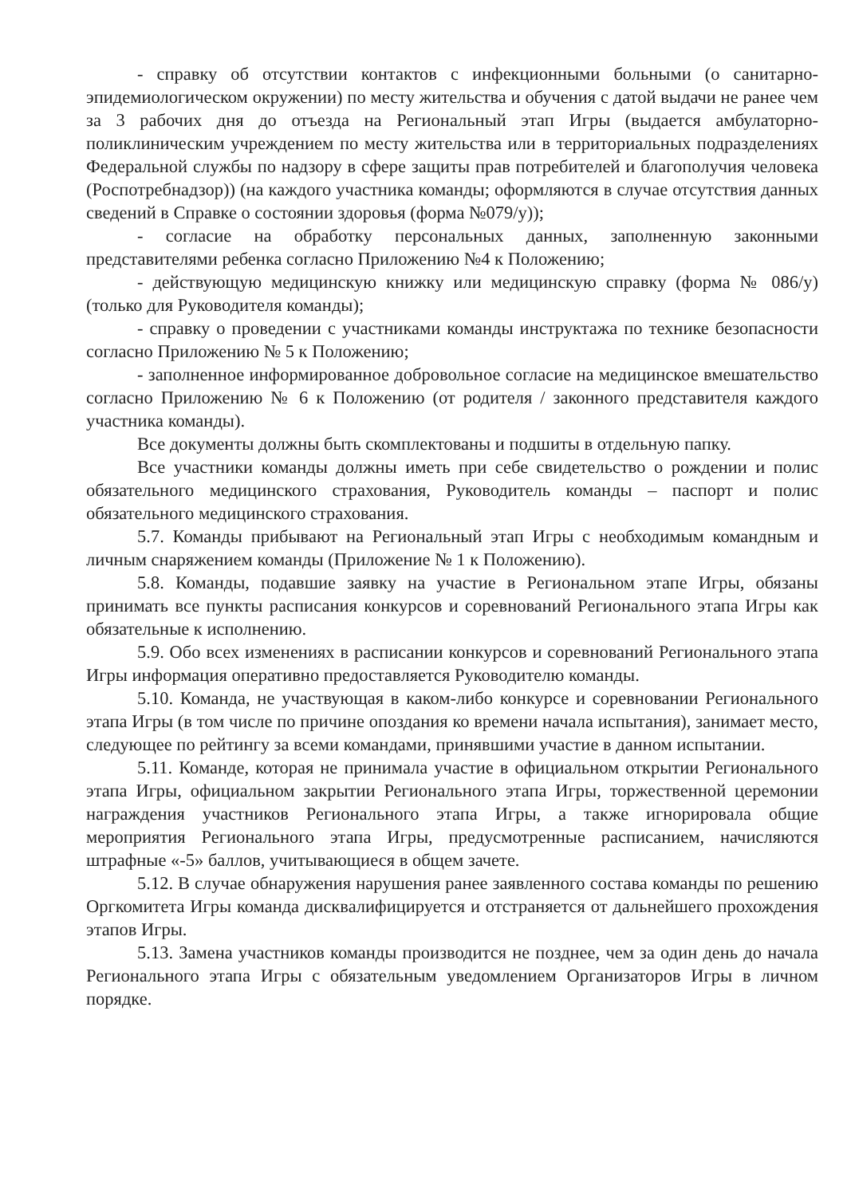- справку об отсутствии контактов с инфекционными больными (о санитарно-эпидемиологическом окружении) по месту жительства и обучения с датой выдачи не ранее чем за 3 рабочих дня до отъезда на Региональный этап Игры (выдается амбулаторно-поликлиническим учреждением по месту жительства или в территориальных подразделениях Федеральной службы по надзору в сфере защиты прав потребителей и благополучия человека (Роспотребнадзор)) (на каждого участника команды; оформляются в случае отсутствия данных сведений в Справке о состоянии здоровья (форма №079/у));
- согласие на обработку персональных данных, заполненную законными представителями ребенка согласно Приложению №4 к Положению;
- действующую медицинскую книжку или медицинскую справку (форма № 086/у) (только для Руководителя команды);
- справку о проведении с участниками команды инструктажа по технике безопасности согласно Приложению № 5 к Положению;
- заполненное информированное добровольное согласие на медицинское вмешательство согласно Приложению № 6 к Положению (от родителя / законного представителя каждого участника команды).
Все документы должны быть скомплектованы и подшиты в отдельную папку.
Все участники команды должны иметь при себе свидетельство о рождении и полис обязательного медицинского страхования, Руководитель команды – паспорт и полис обязательного медицинского страхования.
5.7. Команды прибывают на Региональный этап Игры с необходимым командным и личным снаряжением команды (Приложение № 1 к Положению).
5.8. Команды, подавшие заявку на участие в Региональном этапе Игры, обязаны принимать все пункты расписания конкурсов и соревнований Регионального этапа Игры как обязательные к исполнению.
5.9. Обо всех изменениях в расписании конкурсов и соревнований Регионального этапа Игры информация оперативно предоставляется Руководителю команды.
5.10. Команда, не участвующая в каком-либо конкурсе и соревновании Регионального этапа Игры (в том числе по причине опоздания ко времени начала испытания), занимает место, следующее по рейтингу за всеми командами, принявшими участие в данном испытании.
5.11. Команде, которая не принимала участие в официальном открытии Регионального этапа Игры, официальном закрытии Регионального этапа Игры, торжественной церемонии награждения участников Регионального этапа Игры, а также игнорировала общие мероприятия Регионального этапа Игры, предусмотренные расписанием, начисляются штрафные «-5» баллов, учитывающиеся в общем зачете.
5.12. В случае обнаружения нарушения ранее заявленного состава команды по решению Оргкомитета Игры команда дисквалифицируется и отстраняется от дальнейшего прохождения этапов Игры.
5.13. Замена участников команды производится не позднее, чем за один день до начала Регионального этапа Игры с обязательным уведомлением Организаторов Игры в личном порядке.